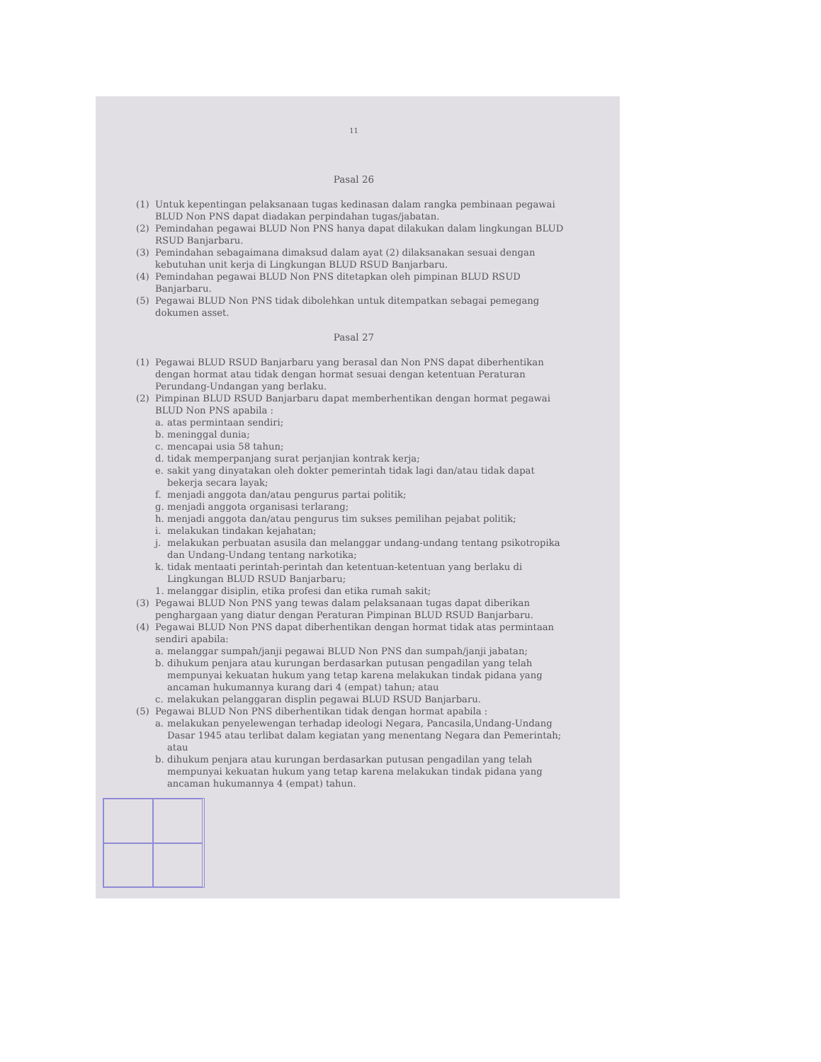11
Pasal 26
(1) Untuk kepentingan pelaksanaan tugas kedinasan dalam rangka pembinaan pegawai BLUD Non PNS dapat diadakan perpindahan tugas/jabatan.
(2) Pemindahan pegawai BLUD Non PNS hanya dapat dilakukan dalam lingkungan BLUD RSUD Banjarbaru.
(3) Pemindahan sebagaimana dimaksud dalam ayat (2) dilaksanakan sesuai dengan kebutuhan unit kerja di Lingkungan BLUD RSUD Banjarbaru.
(4) Pemindahan pegawai BLUD Non PNS ditetapkan oleh pimpinan BLUD RSUD Banjarbaru.
(5) Pegawai BLUD Non PNS tidak dibolehkan untuk ditempatkan sebagai pemegang dokumen asset.
Pasal 27
(1) Pegawai BLUD RSUD Banjarbaru yang berasal dan Non PNS dapat diberhentikan dengan hormat atau tidak dengan hormat sesuai dengan ketentuan Peraturan Perundang-Undangan yang berlaku.
(2) Pimpinan BLUD RSUD Banjarbaru dapat memberhentikan dengan hormat pegawai BLUD Non PNS apabila :
a. atas permintaan sendiri;
b. meninggal dunia;
c. mencapai usia 58 tahun;
d. tidak memperpanjang surat perjanjian kontrak kerja;
e. sakit yang dinyatakan oleh dokter pemerintah tidak lagi dan/atau tidak dapat bekerja secara layak;
f. menjadi anggota dan/atau pengurus partai politik;
g. menjadi anggota organisasi terlarang;
h. menjadi anggota dan/atau pengurus tim sukses pemilihan pejabat politik;
i. melakukan tindakan kejahatan;
j. melakukan perbuatan asusila dan melanggar undang-undang tentang psikotropika dan Undang-Undang tentang narkotika;
k. tidak mentaati perintah-perintah dan ketentuan-ketentuan yang berlaku di Lingkungan BLUD RSUD Banjarbaru;
1. melanggar disiplin, etika profesi dan etika rumah sakit;
(3) Pegawai BLUD Non PNS yang tewas dalam pelaksanaan tugas dapat diberikan penghargaan yang diatur dengan Peraturan Pimpinan BLUD RSUD Banjarbaru.
(4) Pegawai BLUD Non PNS dapat diberhentikan dengan hormat tidak atas permintaan sendiri apabila:
a. melanggar sumpah/janji pegawai BLUD Non PNS dan sumpah/janji jabatan;
b. dihukum penjara atau kurungan berdasarkan putusan pengadilan yang telah mempunyai kekuatan hukum yang tetap karena melakukan tindak pidana yang ancaman hukumannya kurang dari 4 (empat) tahun; atau
c. melakukan pelanggaran displin pegawai BLUD RSUD Banjarbaru.
(5) Pegawai BLUD Non PNS diberhentikan tidak dengan hormat apabila :
a. melakukan penyelewengan terhadap ideologi Negara, Pancasila,Undang-Undang Dasar 1945 atau terlibat dalam kegiatan yang menentang Negara dan Pemerintah; atau
b. dihukum penjara atau kurungan berdasarkan putusan pengadilan yang telah mempunyai kekuatan hukum yang tetap karena melakukan tindak pidana yang ancaman hukumannya 4 (empat) tahun.